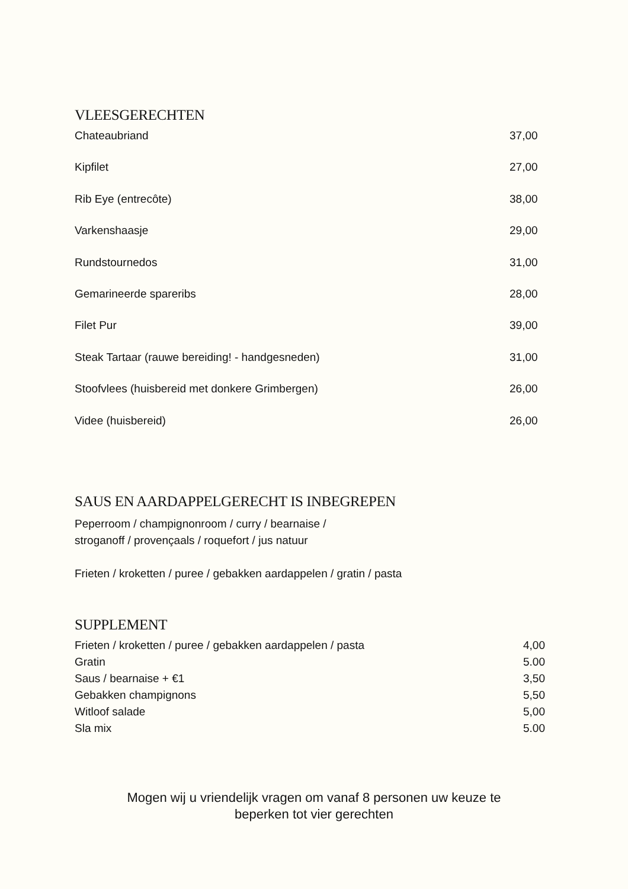VLEESGERECHTEN
| Chateaubriand | 37,00 |
| Kipfilet | 27,00 |
| Rib Eye (entrecôte) | 38,00 |
| Varkenshaasje | 29,00 |
| Rundstournedos | 31,00 |
| Gemarineerde spareribs | 28,00 |
| Filet Pur | 39,00 |
| Steak Tartaar (rauwe bereiding! - handgesneden) | 31,00 |
| Stoofvlees (huisbereid met donkere Grimbergen) | 26,00 |
| Videe (huisbereid) | 26,00 |
SAUS EN AARDAPPELGERECHT IS INBEGREPEN
Peperroom / champignonroom / curry / bearnaise /
stroganoff / provençaals / roquefort / jus natuur
Frieten / kroketten / puree / gebakken aardappelen / gratin / pasta
SUPPLEMENT
| Frieten / kroketten / puree / gebakken aardappelen / pasta | 4,00 |
| Gratin | 5.00 |
| Saus / bearnaise + €1 | 3,50 |
| Gebakken champignons | 5,50 |
| Witloof salade | 5,00 |
| Sla mix | 5.00 |
Mogen wij u vriendelijk vragen om vanaf 8 personen uw keuze te
beperken tot vier gerechten